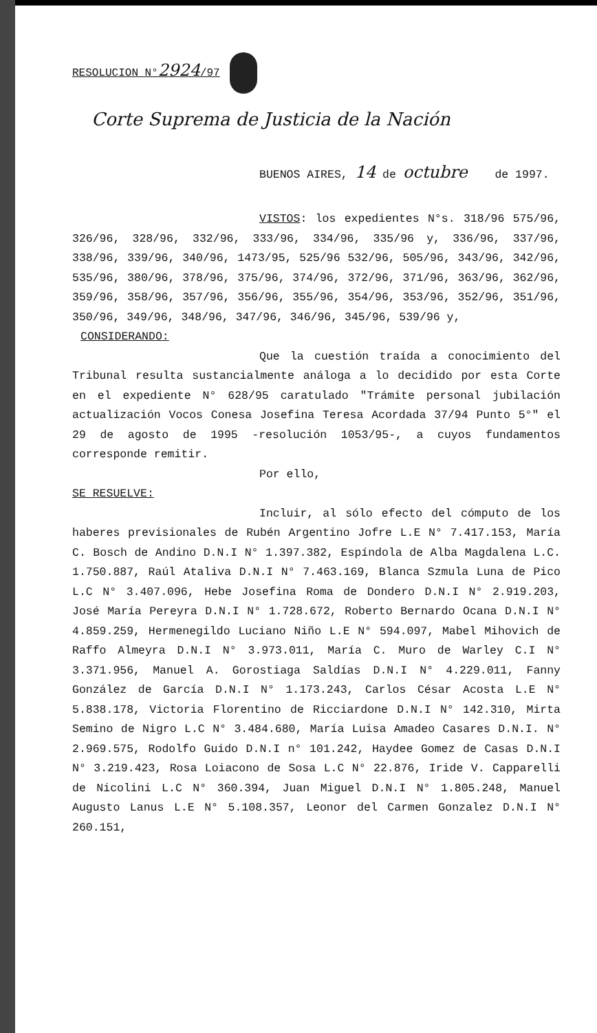RESOLUCION N°2924/97
Corte Suprema de Justicia de la Nación
BUENOS AIRES, 14 de octubre de 1997.
VISTOS: los expedientes N°s. 318/96 575/96, 326/96, 328/96, 332/96, 333/96, 334/96, 335/96 y, 336/96, 337/96, 338/96, 339/96, 340/96, 1473/95, 525/96 532/96, 505/96, 343/96, 342/96, 535/96, 380/96, 378/96, 375/96, 374/96, 372/96, 371/96, 363/96, 362/96, 359/96, 358/96, 357/96, 356/96, 355/96, 354/96, 353/96, 352/96, 351/96, 350/96, 349/96, 348/96, 347/96, 346/96, 345/96, 539/96 y,
CONSIDERANDO:
Que la cuestión traída a conocimiento del Tribunal resulta sustancialmente análoga a lo decidido por esta Corte en el expediente N° 628/95 caratulado "Trámite personal jubilación actualización Vocos Conesa Josefina Teresa Acordada 37/94 Punto 5°" el 29 de agosto de 1995 -resolución 1053/95-, a cuyos fundamentos corresponde remitir.
Por ello,
SE RESUELVE:
Incluir, al sólo efecto del cómputo de los haberes previsionales de Rubén Argentino Jofre L.E N° 7.417.153, María C. Bosch de Andino D.N.I N° 1.397.382, Espíndola de Alba Magdalena L.C. 1.750.887, Raúl Ataliva D.N.I N° 7.463.169, Blanca Szmula Luna de Pico L.C N° 3.407.096, Hebe Josefina Roma de Dondero D.N.I N° 2.919.203, José María Pereyra D.N.I N° 1.728.672, Roberto Bernardo Ocana D.N.I N° 4.859.259, Hermenegildo Luciano Niño L.E N° 594.097, Mabel Mihovich de Raffo Almeyra D.N.I N° 3.973.011, María C. Muro de Warley C.I N° 3.371.956, Manuel A. Gorostiaga Saldías D.N.I N° 4.229.011, Fanny González de García D.N.I N° 1.173.243, Carlos César Acosta L.E N° 5.838.178, Victoria Florentino de Ricciardone D.N.I N° 142.310, Mirta Semino de Nigro L.C N° 3.484.680, María Luisa Amadeo Casares D.N.I. N° 2.969.575, Rodolfo Guido D.N.I n° 101.242, Haydee Gomez de Casas D.N.I N° 3.219.423, Rosa Loiacono de Sosa L.C N° 22.876, Iride V. Capparelli de Nicolini L.C N° 360.394, Juan Miguel D.N.I N° 1.805.248, Manuel Augusto Lanus L.E N° 5.108.357, Leonor del Carmen Gonzalez D.N.I N° 260.151,